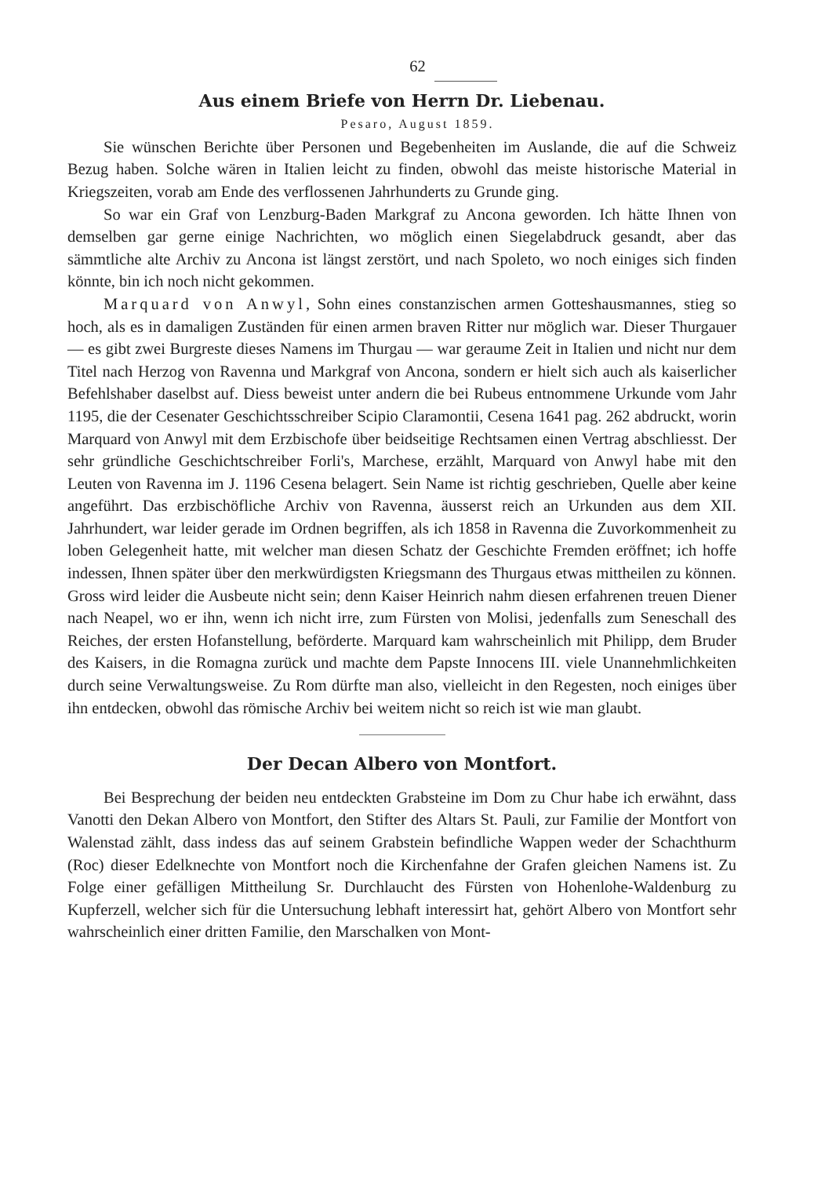62
Aus einem Briefe von Herrn Dr. Liebenau.
Pesaro, August 1859.
Sie wünschen Berichte über Personen und Begebenheiten im Auslande, die auf die Schweiz Bezug haben. Solche wären in Italien leicht zu finden, obwohl das meiste historische Material in Kriegszeiten, vorab am Ende des verflossenen Jahrhunderts zu Grunde ging.
So war ein Graf von Lenzburg-Baden Markgraf zu Ancona geworden. Ich hätte Ihnen von demselben gar gerne einige Nachrichten, wo möglich einen Siegelabdruck gesandt, aber das sämmtliche alte Archiv zu Ancona ist längst zerstört, und nach Spoleto, wo noch einiges sich finden könnte, bin ich noch nicht gekommen.
Marquard von Anwyl, Sohn eines constanzischen armen Gotteshausmannes, stieg so hoch, als es in damaligen Zuständen für einen armen braven Ritter nur möglich war. Dieser Thurgauer — es gibt zwei Burgreste dieses Namens im Thurgau — war geraume Zeit in Italien und nicht nur dem Titel nach Herzog von Ravenna und Markgraf von Ancona, sondern er hielt sich auch als kaiserlicher Befehlshaber daselbst auf. Diess beweist unter andern die bei Rubeus entnommene Urkunde vom Jahr 1195, die der Cesenater Geschichtsschreiber Scipio Claramontii, Cesena 1641 pag. 262 abdruckt, worin Marquard von Anwyl mit dem Erzbischofe über beidseitige Rechtsamen einen Vertrag abschliesst. Der sehr gründliche Geschichtschreiber Forli's, Marchese, erzählt, Marquard von Anwyl habe mit den Leuten von Ravenna im J. 1196 Cesena belagert. Sein Name ist richtig geschrieben, Quelle aber keine angeführt. Das erzbischöfliche Archiv von Ravenna, äusserst reich an Urkunden aus dem XII. Jahrhundert, war leider gerade im Ordnen begriffen, als ich 1858 in Ravenna die Zuvorkommenheit zu loben Gelegenheit hatte, mit welcher man diesen Schatz der Geschichte Fremden eröffnet; ich hoffe indessen, Ihnen später über den merkwürdigsten Kriegsmann des Thurgaus etwas mittheilen zu können. Gross wird leider die Ausbeute nicht sein; denn Kaiser Heinrich nahm diesen erfahrenen treuen Diener nach Neapel, wo er ihn, wenn ich nicht irre, zum Fürsten von Molisi, jedenfalls zum Seneschall des Reiches, der ersten Hofanstellung, beförderte. Marquard kam wahrscheinlich mit Philipp, dem Bruder des Kaisers, in die Romagna zurück und machte dem Papste Innocens III. viele Unannehmlichkeiten durch seine Verwaltungsweise. Zu Rom dürfte man also, vielleicht in den Regesten, noch einiges über ihn entdecken, obwohl das römische Archiv bei weitem nicht so reich ist wie man glaubt.
Der Decan Albero von Montfort.
Bei Besprechung der beiden neu entdeckten Grabsteine im Dom zu Chur habe ich erwähnt, dass Vanotti den Dekan Albero von Montfort, den Stifter des Altars St. Pauli, zur Familie der Montfort von Walenstad zählt, dass indess das auf seinem Grabstein befindliche Wappen weder der Schachthurm (Roc) dieser Edelknechte von Montfort noch die Kirchenfahne der Grafen gleichen Namens ist. Zu Folge einer gefälligen Mittheilung Sr. Durchlaucht des Fürsten von Hohenlohe-Waldenburg zu Kupferzell, welcher sich für die Untersuchung lebhaft interessirt hat, gehört Albero von Montfort sehr wahrscheinlich einer dritten Familie, den Marschalken von Mont-